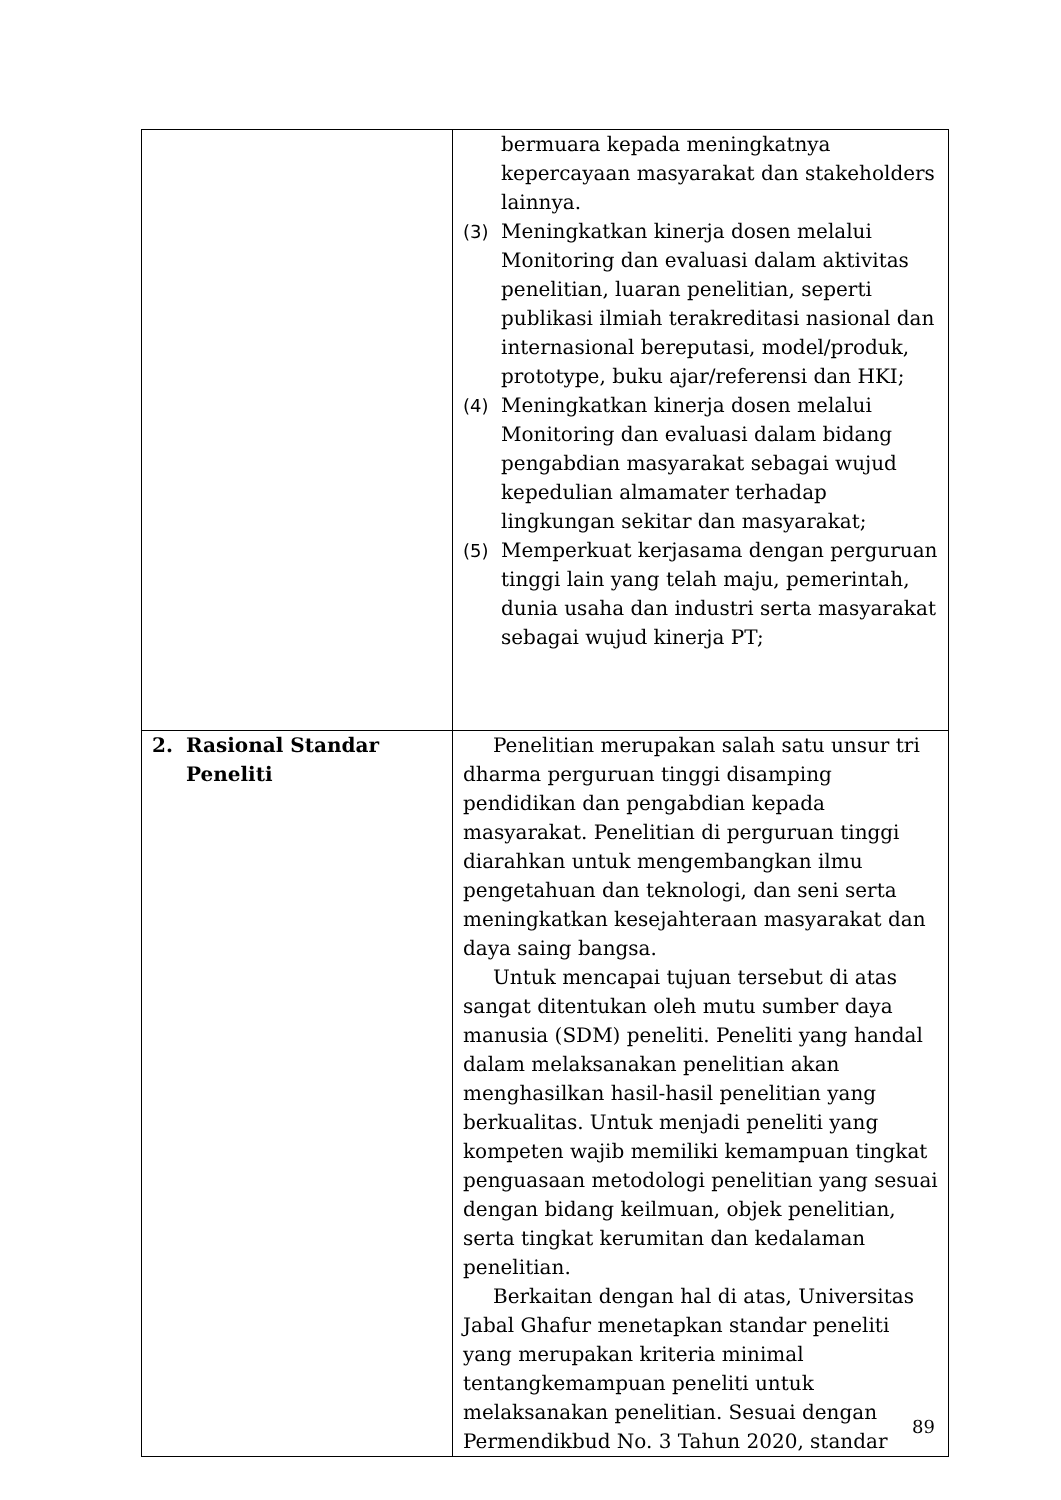| | bermuara kepada meningkatnya kepercayaan masyarakat dan stakeholders lainnya. (3) Meningkatkan kinerja dosen melalui Monitoring dan evaluasi dalam aktivitas penelitian, luaran penelitian, seperti publikasi ilmiah terakreditasi nasional dan internasional bereputasi, model/produk, prototype, buku ajar/referensi dan HKI; (4) Meningkatkan kinerja dosen melalui Monitoring dan evaluasi dalam bidang pengabdian masyarakat sebagai wujud kepedulian almamater terhadap lingkungan sekitar dan masyarakat; (5) Memperkuat kerjasama dengan perguruan tinggi lain yang telah maju, pemerintah, dunia usaha dan industri serta masyarakat sebagai wujud kinerja PT; |
| 2. Rasional Standar Peneliti | Penelitian merupakan salah satu unsur tri dharma perguruan tinggi disamping pendidikan dan pengabdian kepada masyarakat. Penelitian di perguruan tinggi diarahkan untuk mengembangkan ilmu pengetahuan dan teknologi, dan seni serta meningkatkan kesejahteraan masyarakat dan daya saing bangsa. Untuk mencapai tujuan tersebut di atas sangat ditentukan oleh mutu sumber daya manusia (SDM) peneliti. Peneliti yang handal dalam melaksanakan penelitian akan menghasilkan hasil-hasil penelitian yang berkualitas. Untuk menjadi peneliti yang kompeten wajib memiliki kemampuan tingkat penguasaan metodologi penelitian yang sesuai dengan bidang keilmuan, objek penelitian, serta tingkat kerumitan dan kedalaman penelitian. Berkaitan dengan hal di atas, Universitas Jabal Ghafur menetapkan standar peneliti yang merupakan kriteria minimal tentangkemampuan peneliti untuk melaksanakan penelitian. Sesuai dengan Permendikbud No. 3 Tahun 2020, standar |
89